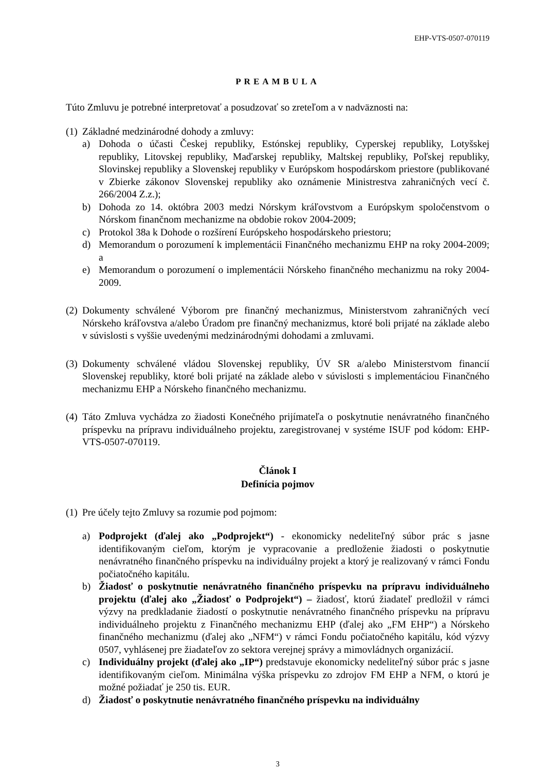EHP-VTS-0507-070119
PREAMBULA
Túto Zmluvu je potrebné interpretovať a posudzovať so zreteľom a v nadväznosti na:
(1)
Základné medzinárodné dohody a zmluvy:
a) Dohoda o účasti Českej republiky, Estónskej republiky, Cyperskej republiky, Lotyšskej republiky, Litovskej republiky, Maďarskej republiky, Maltskej republiky, Poľskej republiky, Slovinskej republiky a Slovenskej republiky v Európskom hospodárskom priestore (publikované v Zbierke zákonov Slovenskej republiky ako oznámenie Ministrestva zahraničných vecí č. 266/2004 Z.z.);
b) Dohoda zo 14. októbra 2003 medzi Nórskym kráľovstvom a Európskym spoločenstvom o Nórskom finančnom mechanizme na obdobie rokov 2004-2009;
c) Protokol 38a k Dohode o rozšírení Európskeho hospodárskeho priestoru;
d) Memorandum o porozumení k implementácii Finančného mechanizmu EHP na roky 2004-2009; a
e) Memorandum o porozumení o implementácii Nórskeho finančného mechanizmu na roky 2004-2009.
(2)
Dokumenty schválené Výborom pre finančný mechanizmus, Ministerstvom zahraničných vecí Nórskeho kráľovstva a/alebo Úradom pre finančný mechanizmus, ktoré boli prijaté na základe alebo v súvislosti s vyššie uvedenými medzinárodnými dohodami a zmluvami.
(3)
Dokumenty schválené vládou Slovenskej republiky, ÚV SR a/alebo Ministerstvom financií Slovenskej republiky, ktoré boli prijaté na základe alebo v súvislosti s implementáciou Finančného mechanizmu EHP a Nórskeho finančného mechanizmu.
(4)
Táto Zmluva vychádza zo žiadosti Konečného prijímateľa o poskytnutie nenávratného finančného príspevku na prípravu individuálneho projektu, zaregistrovanej v systéme ISUF pod kódom: EHP-VTS-0507-070119.
Článok I
Definícia pojmov
(1)
Pre účely tejto Zmluvy sa rozumie pod pojmom:
a) Podprojekt (ďalej ako „Podprojekt“) - ekonomicky nedeliteľný súbor prác s jasne identifikovaným cieľom, ktorým je vypracovanie a predloženie žiadosti o poskytnutie nenávratného finančného príspevku na individuálny projekt a ktorý je realizovaný v rámci Fondu počiatočného kapitálu.
b) Žiadosť o poskytnutie nenávratného finančného príspevku na prípravu individuálneho projektu (ďalej ako „Žiadosť o Podprojekt“) – žiadosť, ktorú žiadateľ predložil v rámci výzvy na predkladanie žiadostí o poskytnutie nenávratného finančného príspevku na prípravu individuálneho projektu z Finančného mechanizmu EHP (ďalej ako „FM EHP“) a Nórskeho finančného mechanizmu (ďalej ako „NFM“) v rámci Fondu počiatočného kapitálu, kód výzvy 0507, vyhlásenej pre žiadateľov zo sektora verejnej správy a mimovládnych organizácií.
c) Individuálny projekt (ďalej ako „IP“) predstavuje ekonomicky nedeliteľný súbor prác s jasne identifikovaným cieľom. Minimálna výška príspevku zo zdrojov FM EHP a NFM, o ktorú je možné požiadať je 250 tis. EUR.
d) Žiadosť o poskytnutie nenávratného finančného príspevku na individuálny
3